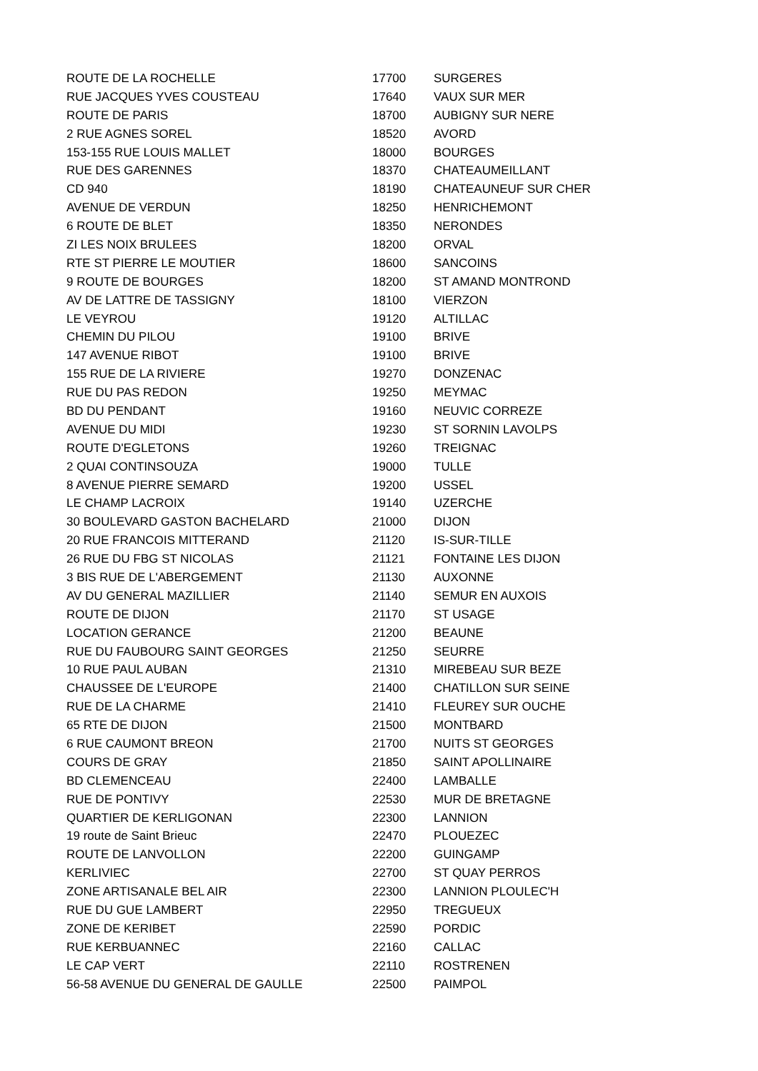| ROUTE DE LA ROCHELLE | 17700 | SURGERES |
| RUE JACQUES YVES COUSTEAU | 17640 | VAUX SUR MER |
| ROUTE DE PARIS | 18700 | AUBIGNY SUR NERE |
| 2 RUE AGNES SOREL | 18520 | AVORD |
| 153-155 RUE LOUIS MALLET | 18000 | BOURGES |
| RUE DES GARENNES | 18370 | CHATEAUMEILLANT |
| CD 940 | 18190 | CHATEAUNEUF SUR CHER |
| AVENUE DE VERDUN | 18250 | HENRICHEMONT |
| 6 ROUTE DE BLET | 18350 | NERONDES |
| ZI LES NOIX BRULEES | 18200 | ORVAL |
| RTE ST PIERRE LE MOUTIER | 18600 | SANCOINS |
| 9 ROUTE DE BOURGES | 18200 | ST AMAND MONTROND |
| AV DE LATTRE DE TASSIGNY | 18100 | VIERZON |
| LE VEYROU | 19120 | ALTILLAC |
| CHEMIN DU PILOU | 19100 | BRIVE |
| 147 AVENUE RIBOT | 19100 | BRIVE |
| 155 RUE DE LA RIVIERE | 19270 | DONZENAC |
| RUE DU PAS REDON | 19250 | MEYMAC |
| BD DU PENDANT | 19160 | NEUVIC CORREZE |
| AVENUE DU MIDI | 19230 | ST SORNIN LAVOLPS |
| ROUTE D'EGLETONS | 19260 | TREIGNAC |
| 2 QUAI CONTINSOUZA | 19000 | TULLE |
| 8 AVENUE PIERRE SEMARD | 19200 | USSEL |
| LE CHAMP LACROIX | 19140 | UZERCHE |
| 30 BOULEVARD GASTON BACHELARD | 21000 | DIJON |
| 20 RUE FRANCOIS MITTERAND | 21120 | IS-SUR-TILLE |
| 26 RUE DU FBG ST NICOLAS | 21121 | FONTAINE LES DIJON |
| 3 BIS RUE DE L'ABERGEMENT | 21130 | AUXONNE |
| AV DU GENERAL MAZILLIER | 21140 | SEMUR EN AUXOIS |
| ROUTE DE DIJON | 21170 | ST USAGE |
| LOCATION GERANCE | 21200 | BEAUNE |
| RUE DU FAUBOURG SAINT GEORGES | 21250 | SEURRE |
| 10 RUE PAUL AUBAN | 21310 | MIREBEAU SUR BEZE |
| CHAUSSEE DE L'EUROPE | 21400 | CHATILLON SUR SEINE |
| RUE DE LA CHARME | 21410 | FLEUREY SUR OUCHE |
| 65 RTE DE DIJON | 21500 | MONTBARD |
| 6 RUE CAUMONT BREON | 21700 | NUITS ST GEORGES |
| COURS DE GRAY | 21850 | SAINT APOLLINAIRE |
| BD CLEMENCEAU | 22400 | LAMBALLE |
| RUE DE PONTIVY | 22530 | MUR DE BRETAGNE |
| QUARTIER DE KERLIGONAN | 22300 | LANNION |
| 19 route de Saint Brieuc | 22470 | PLOUEZEC |
| ROUTE DE LANVOLLON | 22200 | GUINGAMP |
| KERLIVIEC | 22700 | ST QUAY PERROS |
| ZONE ARTISANALE BEL AIR | 22300 | LANNION PLOULEC'H |
| RUE DU GUE LAMBERT | 22950 | TREGUEUX |
| ZONE DE KERIBET | 22590 | PORDIC |
| RUE KERBUANNEC | 22160 | CALLAC |
| LE CAP VERT | 22110 | ROSTRENEN |
| 56-58 AVENUE DU GENERAL DE GAULLE | 22500 | PAIMPOL |